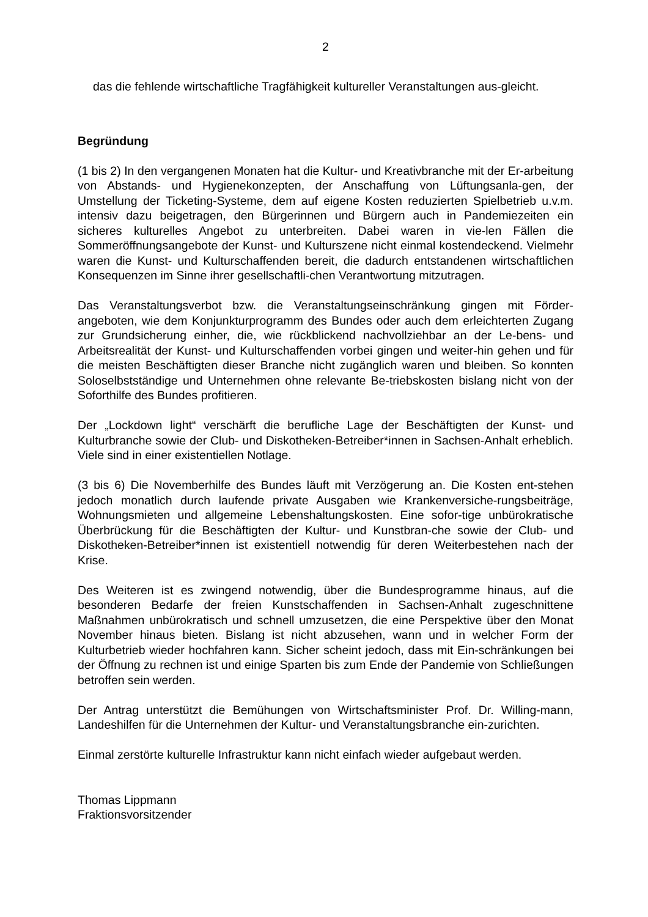2
das die fehlende wirtschaftliche Tragfähigkeit kultureller Veranstaltungen aus-gleicht.
Begründung
(1 bis 2) In den vergangenen Monaten hat die Kultur- und Kreativbranche mit der Er-arbeitung von Abstands- und Hygienekonzepten, der Anschaffung von Lüftungsanla-gen, der Umstellung der Ticketing-Systeme, dem auf eigene Kosten reduzierten Spielbetrieb u.v.m. intensiv dazu beigetragen, den Bürgerinnen und Bürgern auch in Pandemiezeiten ein sicheres kulturelles Angebot zu unterbreiten. Dabei waren in vie-len Fällen die Sommeröffnungsangebote der Kunst- und Kulturszene nicht einmal kostendeckend. Vielmehr waren die Kunst- und Kulturschaffenden bereit, die dadurch entstandenen wirtschaftlichen Konsequenzen im Sinne ihrer gesellschaftli-chen Verantwortung mitzutragen.
Das Veranstaltungsverbot bzw. die Veranstaltungseinschränkung gingen mit Förder-angeboten, wie dem Konjunkturprogramm des Bundes oder auch dem erleichterten Zugang zur Grundsicherung einher, die, wie rückblickend nachvollziehbar an der Le-bens- und Arbeitsrealität der Kunst- und Kulturschaffenden vorbei gingen und weiter-hin gehen und für die meisten Beschäftigten dieser Branche nicht zugänglich waren und bleiben. So konnten Soloselbstständige und Unternehmen ohne relevante Be-triebskosten bislang nicht von der Soforthilfe des Bundes profitieren.
Der „Lockdown light“ verschärft die berufliche Lage der Beschäftigten der Kunst- und Kulturbranche sowie der Club- und Diskotheken-Betreiber*innen in Sachsen-Anhalt erheblich. Viele sind in einer existentiellen Notlage.
(3 bis 6) Die Novemberhilfe des Bundes läuft mit Verzögerung an. Die Kosten ent-stehen jedoch monatlich durch laufende private Ausgaben wie Krankenversiche-rungsbeiträge, Wohnungsmieten und allgemeine Lebenshaltungskosten. Eine sofor-tige unbürokratische Überbrückung für die Beschäftigten der Kultur- und Kunstbran-che sowie der Club- und Diskotheken-Betreiber*innen ist existentiell notwendig für deren Weiterbestehen nach der Krise.
Des Weiteren ist es zwingend notwendig, über die Bundesprogramme hinaus, auf die besonderen Bedarfe der freien Kunstschaffenden in Sachsen-Anhalt zugeschnittene Maßnahmen unbürokratisch und schnell umzusetzen, die eine Perspektive über den Monat November hinaus bieten. Bislang ist nicht abzusehen, wann und in welcher Form der Kulturbetrieb wieder hochfahren kann. Sicher scheint jedoch, dass mit Ein-schränkungen bei der Öffnung zu rechnen ist und einige Sparten bis zum Ende der Pandemie von Schließungen betroffen sein werden.
Der Antrag unterstützt die Bemühungen von Wirtschaftsminister Prof. Dr. Willing-mann, Landeshilfen für die Unternehmen der Kultur- und Veranstaltungsbranche ein-zurichten.
Einmal zerstörte kulturelle Infrastruktur kann nicht einfach wieder aufgebaut werden.
Thomas Lippmann
Fraktionsvorsitzender